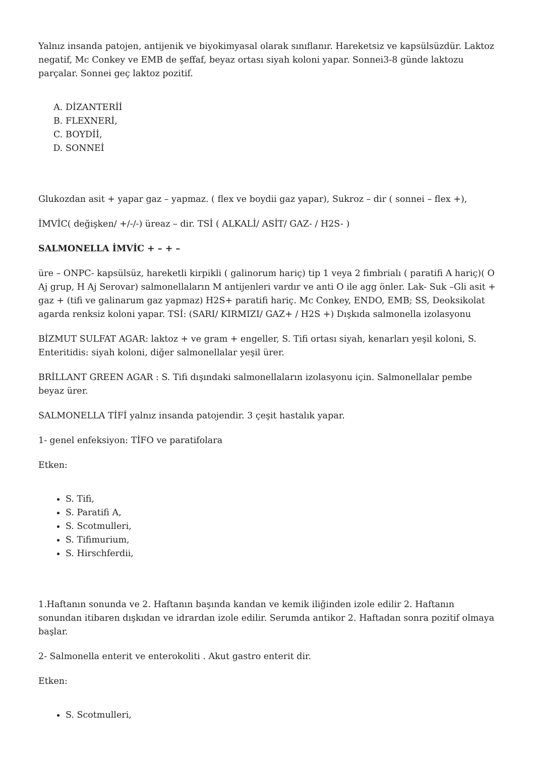Yalnız insanda patojen, antijenik ve biyokimyasal olarak sınıflanır. Hareketsiz ve kapsülsüzdür. Laktoz negatif, Mc Conkey ve EMB de şeffaf, beyaz ortası siyah koloni yapar. Sonnei3-8 günde laktozu parçalar. Sonnei geç laktoz pozitif.
A. DİZANTERİİ
B. FLEXNERİ,
C. BOYDİİ,
D. SONNEİ
Glukozdan asit + yapar gaz – yapmaz. ( flex ve boydii gaz yapar), Sukroz – dir ( sonnei – flex +),
İMVİC( değişken/ +/-/-) üreaz – dir. TSİ ( ALKALİ/ ASİT/ GAZ- / H2S- )
SALMONELLA İMVİC + – + –
üre – ONPC- kapsülsüz, hareketli kirpikli ( galinorum hariç) tip 1 veya 2 fimbrialı ( paratifi A hariç)( O Aj grup, H Aj Serovar) salmonellaların M antijenleri vardır ve anti O ile agg önler. Lak- Suk –Gli asit + gaz + (tifi ve galinarum gaz yapmaz) H2S+ paratifi hariç. Mc Conkey, ENDO, EMB; SS, Deoksikolat agarda renksiz koloni yapar. TSİ: (SARI/ KIRMIZI/ GAZ+ / H2S +) Dışkıda salmonella izolasyonu
BİZMUT SULFAT AGAR: laktoz + ve gram + engeller, S. Tifi ortası siyah, kenarları yeşil koloni, S. Enteritidis: siyah koloni, diğer salmonellalar yeşil ürer.
BRİLLANT GREEN AGAR : S. Tifi dışındaki salmonellaların izolasyonu için. Salmonellalar pembe beyaz ürer.
SALMONELLA TİFİ yalnız insanda patojendir. 3 çeşit hastalık yapar.
1- genel enfeksiyon: TİFO ve paratifolara
Etken:
S. Tifi,
S. Paratifi A,
S. Scotmulleri,
S. Tifimurium,
S. Hirschferdii,
1.Haftanın sonunda ve 2. Haftanın başında kandan ve kemik iliğinden izole edilir 2. Haftanın sonundan itibaren dışkıdan ve idrardan izole edilir. Serumda antikor 2. Haftadan sonra pozitif olmaya başlar.
2- Salmonella enterit ve enterokoliti . Akut gastro enterit dir.
Etken:
S. Scotmulleri,